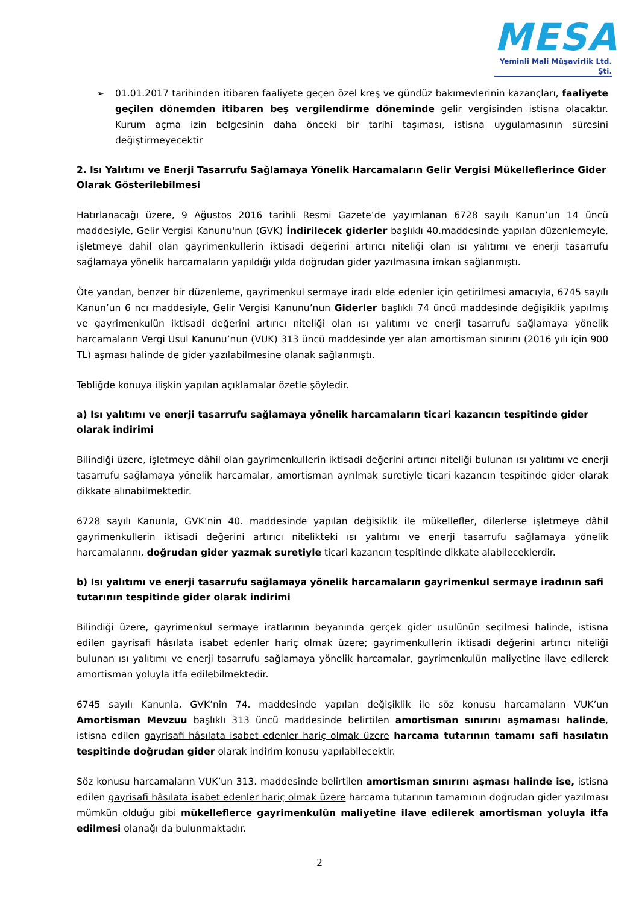MESA
Yeminli Mali Müşavirlik Ltd. Şti.
➢ 01.01.2017 tarihinden itibaren faaliyete geçen özel kreş ve gündüz bakımevlerinin kazançları, faaliyete geçilen dönemden itibaren beş vergilendirme döneminde gelir vergisinden istisna olacaktır. Kurum açma izin belgesinin daha önceki bir tarihi taşıması, istisna uygulamasının süresini değiştirmeyecektir
2. Isı Yalıtımı ve Enerji Tasarrufu Sağlamaya Yönelik Harcamaların Gelir Vergisi Mükelleflerince Gider Olarak Gösterilebilmesi
Hatırlanacağı üzere, 9 Ağustos 2016 tarihli Resmi Gazete’de yayımlanan 6728 sayılı Kanun’un 14 üncü maddesiyle, Gelir Vergisi Kanunu'nun (GVK) İndirilecek giderler başlıklı 40.maddesinde yapılan düzenlemeyle, işletmeye dahil olan gayrimenkullerin iktisadi değerini artırıcı niteliği olan ısı yalıtımı ve enerji tasarrufu sağlamaya yönelik harcamaların yapıldığı yılda doğrudan gider yazılmasına imkan sağlanmıştı.
Öte yandan, benzer bir düzenleme, gayrimenkul sermaye iradı elde edenler için getirilmesi amacıyla, 6745 sayılı Kanun’un 6 ncı maddesiyle, Gelir Vergisi Kanunu’nun Giderler başlıklı 74 üncü maddesinde değişiklik yapılmış ve gayrimenkulün iktisadi değerini artırıcı niteliği olan ısı yalıtımı ve enerji tasarrufu sağlamaya yönelik harcamaların Vergi Usul Kanunu’nun (VUK) 313 üncü maddesinde yer alan amortisman sınırını (2016 yılı için 900 TL) aşması halinde de gider yazılabilmesine olanak sağlanmıştı.
Tebliğde konuya ilişkin yapılan açıklamalar özetle şöyledir.
a) Isı yalıtımı ve enerji tasarrufu sağlamaya yönelik harcamaların ticari kazancın tespitinde gider olarak indirimi
Bilindiği üzere, işletmeye dâhil olan gayrimenkullerin iktisadi değerini artırıcı niteliği bulunan ısı yalıtımı ve enerji tasarrufu sağlamaya yönelik harcamalar, amortisman ayrılmak suretiyle ticari kazancın tespitinde gider olarak dikkate alınabilmektedir.
6728 sayılı Kanunla, GVK’nin 40. maddesinde yapılan değişiklik ile mükellefler, dilerlerse işletmeye dâhil gayrimenkullerin iktisadi değerini artırıcı nitelikteki ısı yalıtımı ve enerji tasarrufu sağlamaya yönelik harcamalarını, doğrudan gider yazmak suretiyle ticari kazancın tespitinde dikkate alabileceklerdir.
b) Isı yalıtımı ve enerji tasarrufu sağlamaya yönelik harcamaların gayrimenkul sermaye iradının safi tutarının tespitinde gider olarak indirimi
Bilindiği üzere, gayrimenkul sermaye iratlarının beyanında gerçek gider usulünün seçilmesi halinde, istisna edilen gayrisafi hâsılata isabet edenler hariç olmak üzere; gayrimenkullerin iktisadi değerini artırıcı niteliği bulunan ısı yalıtımı ve enerji tasarrufu sağlamaya yönelik harcamalar, gayrimenkulün maliyetine ilave edilerek amortisman yoluyla itfa edilebilmektedir.
6745 sayılı Kanunla, GVK’nin 74. maddesinde yapılan değişiklik ile söz konusu harcamaların VUK’un Amortisman Mevzuu başlıklı 313 üncü maddesinde belirtilen amortisman sınırını aşmaması halinde, istisna edilen gayrisafi hâsılata isabet edenler hariç olmak üzere harcama tutarının tamamı safi hasılatın tespitinde doğrudan gider olarak indirim konusu yapılabilecektir.
Söz konusu harcamaların VUK’un 313. maddesinde belirtilen amortisman sınırını aşması halinde ise, istisna edilen gayrisafi hâsılata isabet edenler hariç olmak üzere harcama tutarının tamamının doğrudan gider yazılması mümkün olduğu gibi mükelleflerce gayrimenkulün maliyetine ilave edilerek amortisman yoluyla itfa edilmesi olanağı da bulunmaktadır.
2